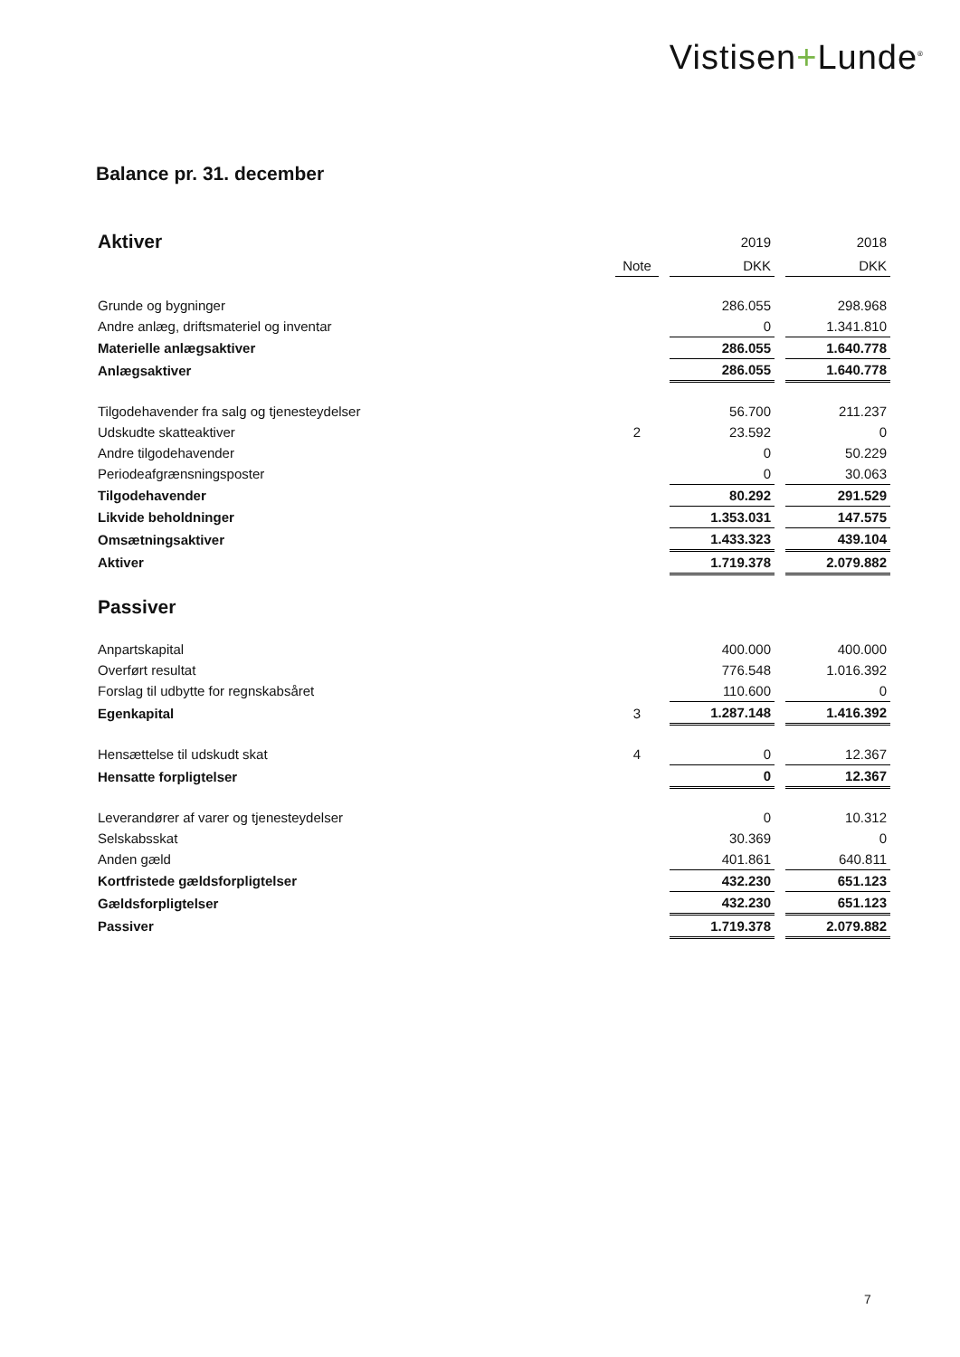Vistisen+Lunde<sup>®</sup>
Balance pr. 31. december
| Aktiver | | | 2019 | | 2018 |
| | Note | | DKK | | DKK |
| Grunde og bygninger | | | 286.055 | | 298.968 |
| Andre anlæg, driftsmateriel og inventar | | | 0 | | 1.341.810 |
| Materielle anlægsaktiver | | | 286.055 | | 1.640.778 |
| Anlægsaktiver | | | 286.055 | | 1.640.778 |
| Tilgodehavender fra salg og tjenesteydelser | | | 56.700 | | 211.237 |
| Udskudte skatteaktiver | 2 | | 23.592 | | 0 |
| Andre tilgodehavender | | | 0 | | 50.229 |
| Periodeafgrænsningsposter | | | 0 | | 30.063 |
| Tilgodehavender | | | 80.292 | | 291.529 |
| Likvide beholdninger | | | 1.353.031 | | 147.575 |
| Omsætningsaktiver | | | 1.433.323 | | 439.104 |
| Aktiver | | | 1.719.378 | | 2.079.882 |
| Passiver | | | | | |
| Anpartskapital | | | 400.000 | | 400.000 |
| Overført resultat | | | 776.548 | | 1.016.392 |
| Forslag til udbytte for regnskabsåret | | | 110.600 | | 0 |
| Egenkapital | 3 | | 1.287.148 | | 1.416.392 |
| Hensættelse til udskudt skat | 4 | | 0 | | 12.367 |
| Hensatte forpligtelser | | | 0 | | 12.367 |
| Leverandører af varer og tjenesteydelser | | | 0 | | 10.312 |
| Selskabsskat | | | 30.369 | | 0 |
| Anden gæld | | | 401.861 | | 640.811 |
| Kortfristede gældsforpligtelser | | | 432.230 | | 651.123 |
| Gældsforpligtelser | | | 432.230 | | 651.123 |
| Passiver | | | 1.719.378 | | 2.079.882 |
7